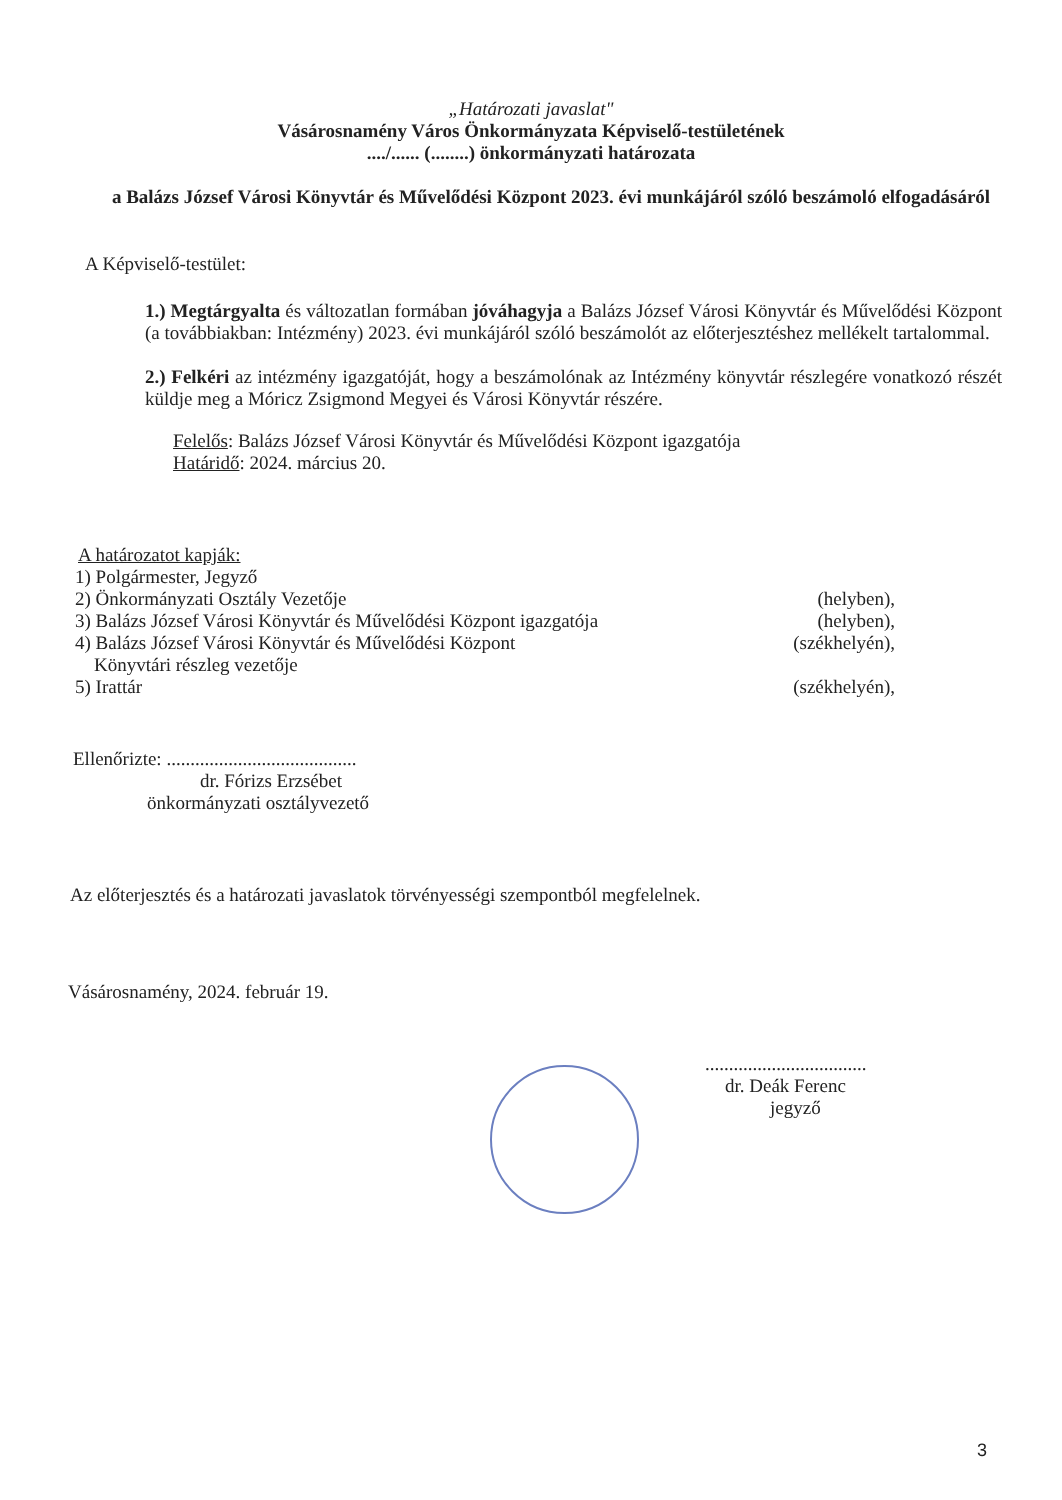„Határozati javaslat"
Vásárosnamény Város Önkormányzata Képviselő-testületének
..../...... (........) önkormányzati határozata
a Balázs József Városi Könyvtár és Művelődési Központ 2023. évi munkájáról szóló beszámoló elfogadásáról
A Képviselő-testület:
1.) Megtárgyalta és változatlan formában jóváhagyja a Balázs József Városi Könyvtár és Művelődési Központ (a továbbiakban: Intézmény) 2023. évi munkájáról szóló beszámolót az előterjesztéshez mellékelt tartalommal.
2.) Felkéri az intézmény igazgatóját, hogy a beszámolónak az Intézmény könyvtár részlegére vonatkozó részét küldje meg a Móricz Zsigmond Megyei és Városi Könyvtár részére.
Felelős: Balázs József Városi Könyvtár és Művelődési Központ igazgatója
Határidő: 2024. március 20.
A határozatot kapják:
1) Polgármester, Jegyző
2) Önkormányzati Osztály Vezetője (helyben),
3) Balázs József Városi Könyvtár és Művelődési Központ igazgatója (helyben),
4) Balázs József Városi Könyvtár és Művelődési Központ
Könyvtári részleg vezetője (székhelyén),
5) Irattár (székhelyén),
Ellenőrizte: ........................................
dr. Fórizs Erzsébet
önkormányzati osztályvezető
Az előterjesztés és a határozati javaslatok törvényességi szempontból megfelelnek.
Vásárosnamény, 2024. február 19.
..................................
dr. Deák Ferenc
jegyző
3